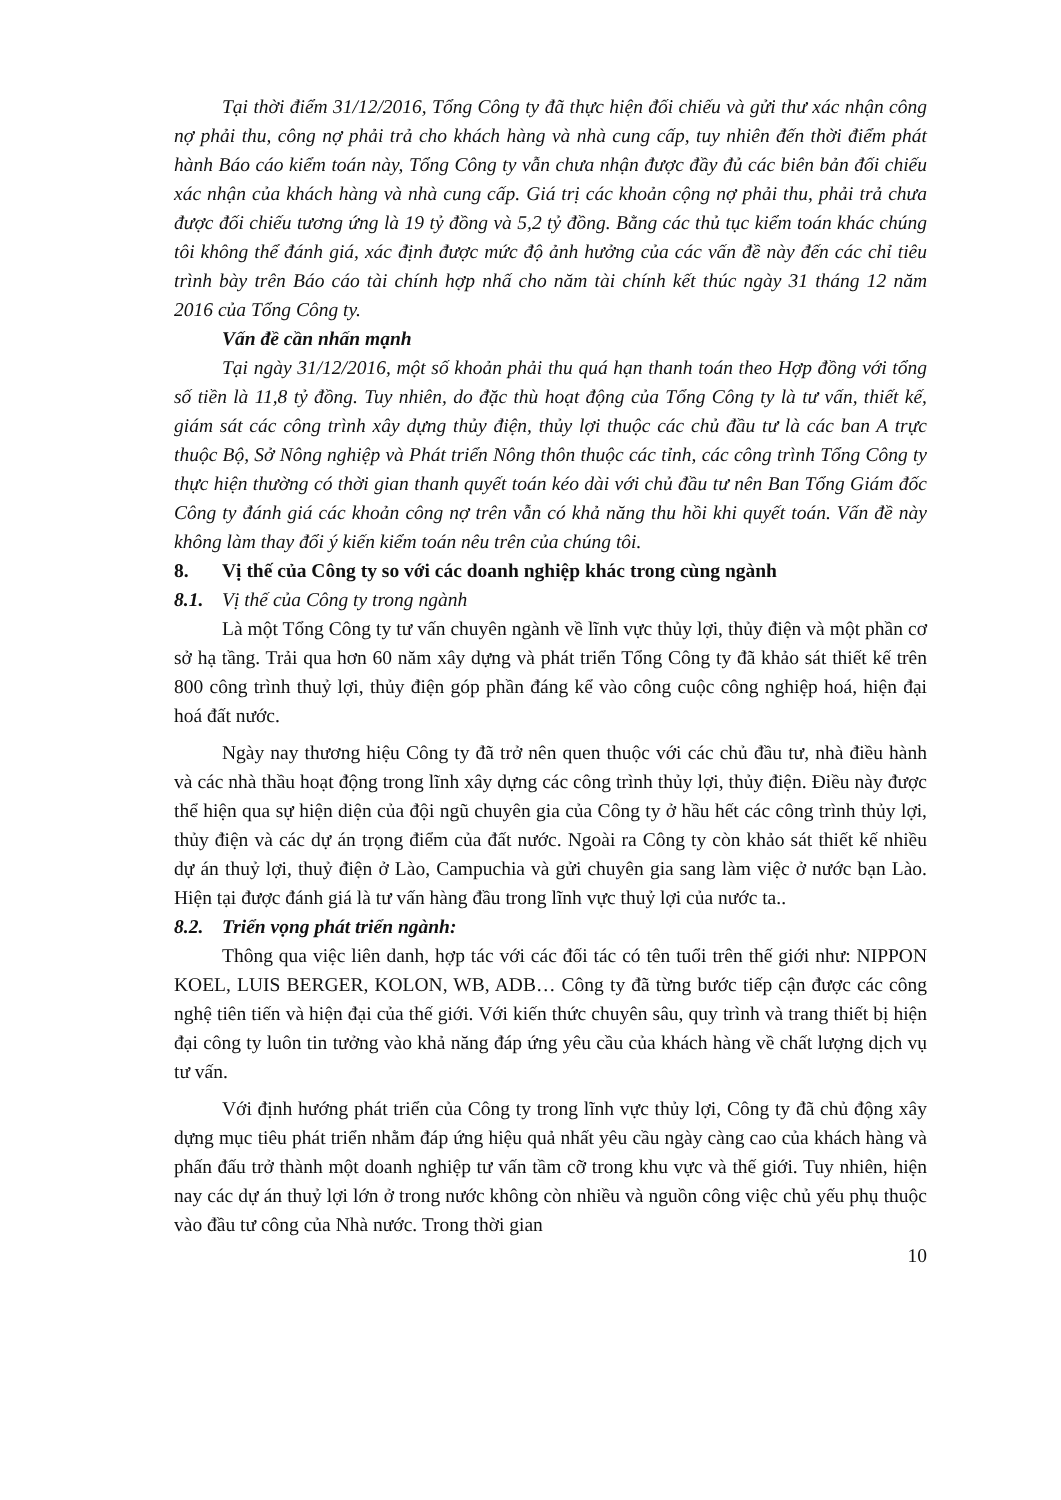Tại thời điểm 31/12/2016, Tổng Công ty đã thực hiện đối chiếu và gửi thư xác nhận công nợ phải thu, công nợ phải trả cho khách hàng và nhà cung cấp, tuy nhiên đến thời điểm phát hành Báo cáo kiểm toán này, Tổng Công ty vẫn chưa nhận được đầy đủ các biên bản đối chiếu xác nhận của khách hàng và nhà cung cấp. Giá trị các khoản cộng nợ phải thu, phải trả chưa được đối chiếu tương ứng là 19 tỷ đồng và 5,2 tỷ đồng. Bằng các thủ tục kiểm toán khác chúng tôi không thể đánh giá, xác định được mức độ ảnh hưởng của các vấn đề này đến các chỉ tiêu trình bày trên Báo cáo tài chính hợp nhấ cho năm tài chính kết thúc ngày 31 tháng 12 năm 2016 của Tổng Công ty.
Vấn đề cần nhấn mạnh
Tại ngày 31/12/2016, một số khoản phải thu quá hạn thanh toán theo Hợp đồng với tổng số tiền là 11,8 tỷ đồng. Tuy nhiên, do đặc thù hoạt động của Tổng Công ty là tư vấn, thiết kế, giám sát các công trình xây dựng thủy điện, thủy lợi thuộc các chủ đầu tư là các ban A trực thuộc Bộ, Sở Nông nghiệp và Phát triển Nông thôn thuộc các tỉnh, các công trình Tổng Công ty thực hiện thường có thời gian thanh quyết toán kéo dài với chủ đầu tư nên Ban Tổng Giám đốc Công ty đánh giá các khoản công nợ trên vẫn có khả năng thu hồi khi quyết toán. Vấn đề này không làm thay đổi ý kiến kiểm toán nêu trên của chúng tôi.
8. Vị thế của Công ty so với các doanh nghiệp khác trong cùng ngành
8.1. Vị thế của Công ty trong ngành
Là một Tổng Công ty tư vấn chuyên ngành về lĩnh vực thủy lợi, thủy điện và một phần cơ sở hạ tầng. Trải qua hơn 60 năm xây dựng và phát triển Tổng Công ty đã khảo sát thiết kế trên 800 công trình thuỷ lợi, thủy điện góp phần đáng kể vào công cuộc công nghiệp hoá, hiện đại hoá đất nước.
Ngày nay thương hiệu Công ty đã trở nên quen thuộc với các chủ đầu tư, nhà điều hành và các nhà thầu hoạt động trong lĩnh xây dựng các công trình thủy lợi, thủy điện. Điều này được thể hiện qua sự hiện diện của đội ngũ chuyên gia của Công ty ở hầu hết các công trình thủy lợi, thủy điện và các dự án trọng điểm của đất nước. Ngoài ra Công ty còn khảo sát thiết kế nhiều dự án thuỷ lợi, thuỷ điện ở Lào, Campuchia và gửi chuyên gia sang làm việc ở nước bạn Lào. Hiện tại được đánh giá là tư vấn hàng đầu trong lĩnh vực thuỷ lợi của nước ta..
8.2. Triển vọng phát triển ngành:
Thông qua việc liên danh, hợp tác với các đối tác có tên tuổi trên thế giới như: NIPPON KOEL, LUIS BERGER, KOLON, WB, ADB… Công ty đã từng bước tiếp cận được các công nghệ tiên tiến và hiện đại của thế giới. Với kiến thức chuyên sâu, quy trình và trang thiết bị hiện đại công ty luôn tin tưởng vào khả năng đáp ứng yêu cầu của khách hàng về chất lượng dịch vụ tư vấn.
Với định hướng phát triển của Công ty trong lĩnh vực thủy lợi, Công ty đã chủ động xây dựng mục tiêu phát triển nhằm đáp ứng hiệu quả nhất yêu cầu ngày càng cao của khách hàng và phấn đấu trở thành một doanh nghiệp tư vấn tầm cỡ trong khu vực và thế giới. Tuy nhiên, hiện nay các dự án thuỷ lợi lớn ở trong nước không còn nhiều và nguồn công việc chủ yếu phụ thuộc vào đầu tư công của Nhà nước. Trong thời gian
10